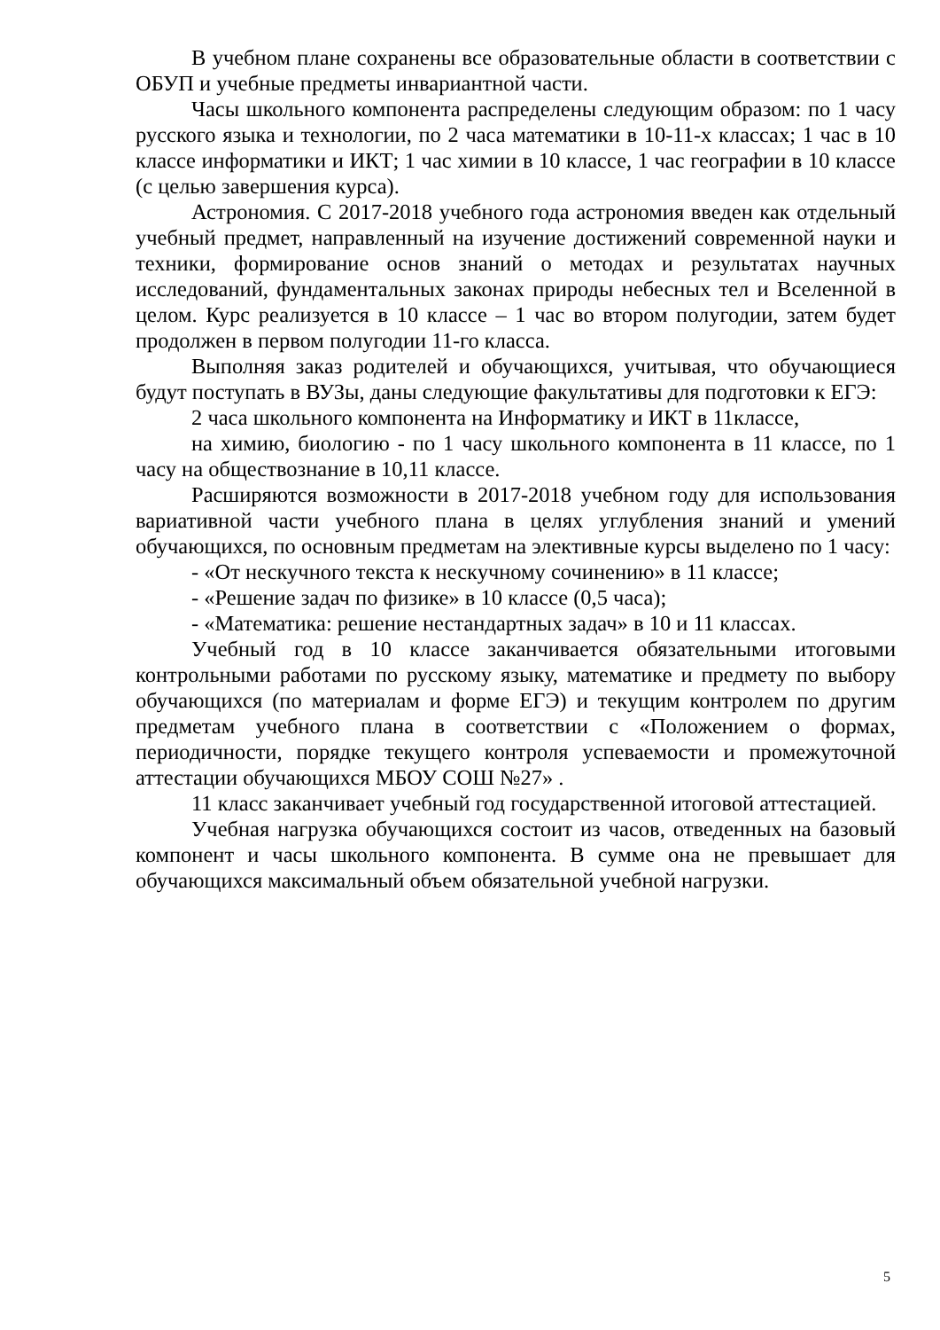В учебном плане сохранены все образовательные области в соответствии с ОБУП и учебные предметы инвариантной части.
Часы школьного компонента распределены следующим образом: по 1 часу русского языка и технологии, по 2 часа математики в 10-11-х классах; 1 час в 10 классе информатики и ИКТ; 1 час химии в 10 классе, 1 час географии в 10 классе (с целью завершения курса).
Астрономия. С 2017-2018 учебного года астрономия введен как отдельный учебный предмет, направленный на изучение достижений современной науки и техники, формирование основ знаний о методах и результатах научных исследований, фундаментальных законах природы небесных тел и Вселенной в целом. Курс реализуется в 10 классе – 1 час во втором полугодии, затем будет продолжен в первом полугодии 11-го класса.
Выполняя заказ родителей и обучающихся, учитывая, что обучающиеся будут поступать в ВУЗы, даны следующие факультативы для подготовки к ЕГЭ:
2 часа школьного компонента на Информатику и ИКТ в 11классе,
на химию, биологию - по 1 часу школьного компонента в 11 классе, по 1 часу на обществознание в 10,11 классе.
Расширяются возможности в 2017-2018 учебном году для использования вариативной части учебного плана в целях углубления знаний и умений обучающихся, по основным предметам на элективные курсы выделено по 1 часу:
- «От нескучного текста к нескучному сочинению» в 11 классе;
- «Решение задач по физике» в 10 классе (0,5 часа);
- «Математика: решение нестандартных задач» в 10 и 11 классах.
Учебный год в 10 классе заканчивается обязательными итоговыми контрольными работами по русскому языку, математике и предмету по выбору обучающихся (по материалам и форме ЕГЭ) и текущим контролем по другим предметам учебного плана в соответствии с «Положением о формах, периодичности, порядке текущего контроля успеваемости и промежуточной аттестации обучающихся МБОУ СОШ №27» .
11 класс заканчивает учебный год государственной итоговой аттестацией.
Учебная нагрузка обучающихся состоит из часов, отведенных на базовый компонент и часы школьного компонента. В сумме она не превышает для обучающихся максимальный объем обязательной учебной нагрузки.
5